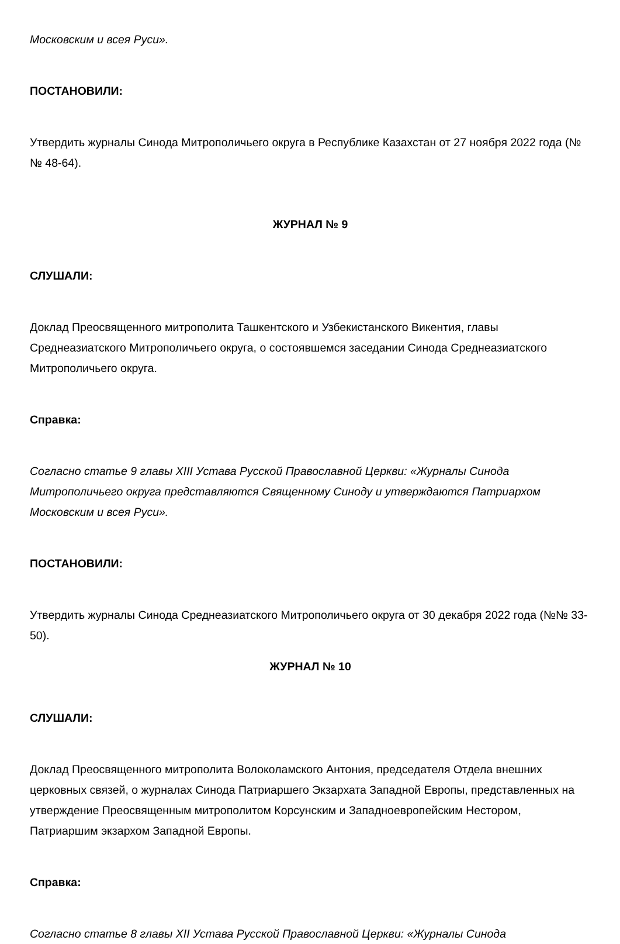Московским и всея Руси».
ПОСТАНОВИЛИ:
Утвердить журналы Синода Митрополичьего округа в Республике Казахстан от 27 ноября 2022 года (№№ 48-64).
ЖУРНАЛ № 9
СЛУШАЛИ:
Доклад Преосвященного митрополита Ташкентского и Узбекистанского Викентия, главы Среднеазиатского Митрополичьего округа, о состоявшемся заседании Синода Среднеазиатского Митрополичьего округа.
Справка:
Согласно статье 9 главы XIII Устава Русской Православной Церкви: «Журналы Синода Митрополичьего округа представляются Священному Синоду и утверждаются Патриархом Московским и всея Руси».
ПОСТАНОВИЛИ:
Утвердить журналы Синода Среднеазиатского Митрополичьего округа от 30 декабря 2022 года (№№ 33-50).
ЖУРНАЛ № 10
СЛУШАЛИ:
Доклад Преосвященного митрополита Волоколамского Антония, председателя Отдела внешних церковных связей, о журналах Синода Патриаршего Экзархата Западной Европы, представленных на утверждение Преосвященным митрополитом Корсунским и Западноевропейским Нестором, Патриаршим экзархом Западной Европы.
Справка:
Согласно статье 8 главы XII Устава Русской Православной Церкви: «Журналы Синода